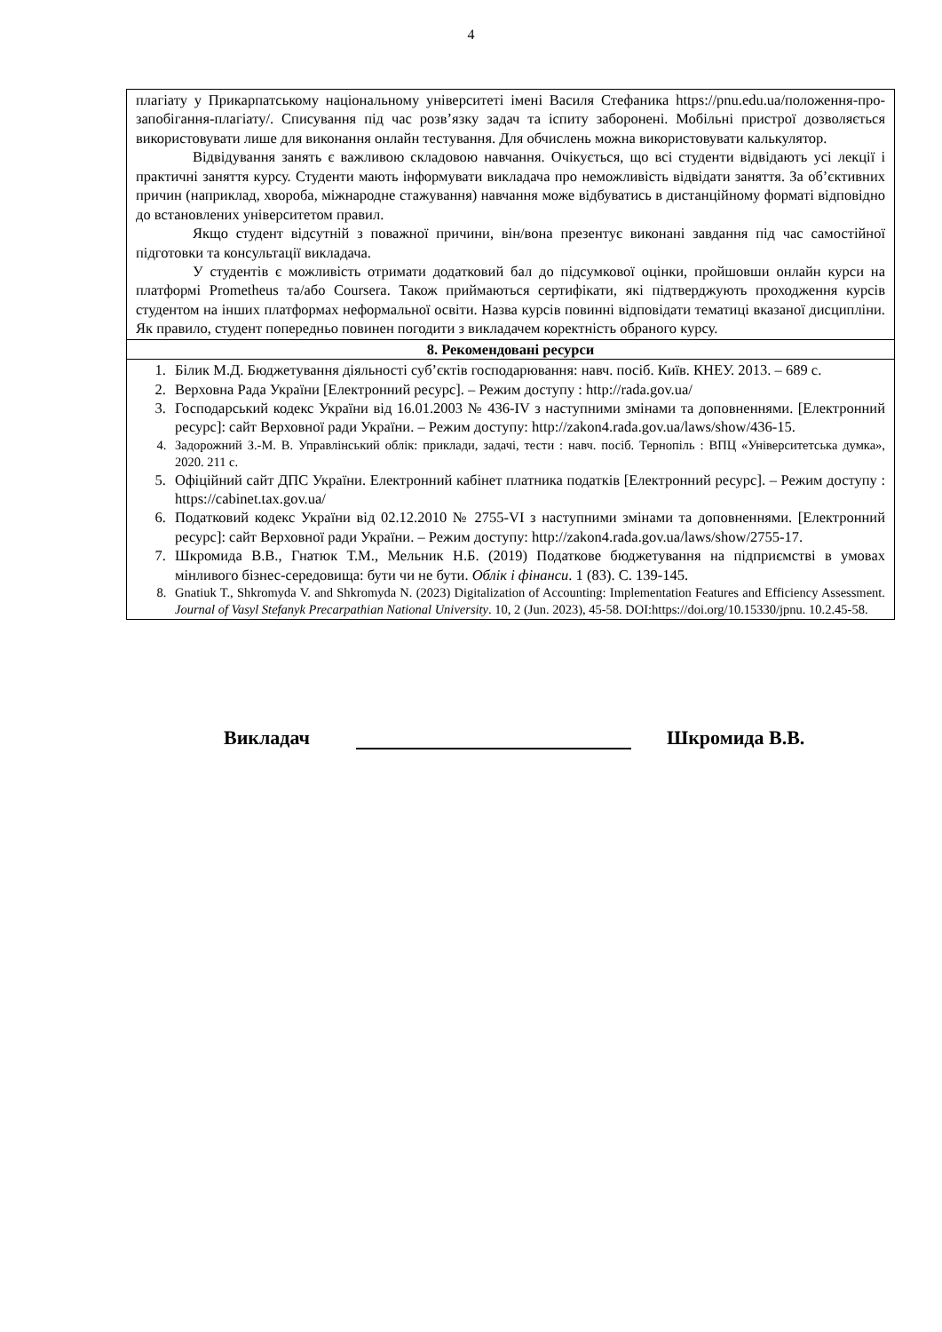4
| плагіату у Прикарпатському національному університеті імені Василя Стефаника https://pnu.edu.ua/положення-про-запобігання-плагіату/. Списування під час розв’язку задач та іспиту заборонені. Мобільні пристрої дозволяється використовувати лише для виконання онлайн тестування. Для обчислень можна використовувати калькулятор. Відвідування занять є важливою складовою навчання. Очікується, що всі студенти відвідають усі лекції і практичні заняття курсу. Студенти мають інформувати викладача про неможливість відвідати заняття. За об’єктивних причин (наприклад, хвороба, міжнародне стажування) навчання може відбуватись в дистанційному форматі відповідно до встановлених університетом правил. Якщо студент відсутній з поважної причини, він/вона презентує виконані завдання під час самостійної підготовки та консультації викладача. У студентів є можливість отримати додатковий бал до підсумкової оцінки, пройшовши онлайн курси на платформі Prometheus та/або Coursera. Також приймаються сертифікати, які підтверджують проходження курсів студентом на інших платформах неформальної освіти. Назва курсів повинні відповідати тематиці вказаної дисципліни. Як правило, студент попередньо повинен погодити з викладачем коректність обраного курсу. |
| 8. Рекомендовані ресурси |
| 1. Білик М.Д. Бюджетування діяльності суб’єктів господарювання: навч. посіб. Київ. КНЕУ. 2013. – 689 с. 2. Верховна Рада України [Електронний ресурс]. – Режим доступу : http://rada.gov.ua/ 3. Господарський кодекс України від 16.01.2003 № 436-IV з наступними змінами та доповненнями. [Електронний ресурс]: сайт Верховної ради України. – Режим доступу: http://zakon4.rada.gov.ua/laws/show/436-15. 4. Задорожний З.-М. В. Управлінський облік: приклади, задачі, тести : навч. посіб. Тернопіль : ВПЦ «Університетська думка», 2020. 211 с. 5. Офіційний сайт ДПС України. Електронний кабінет платника податків [Електронний ресурс]. – Режим доступу : https://cabinet.tax.gov.ua/ 6. Податковий кодекс України від 02.12.2010 № 2755-VI з наступними змінами та доповненнями. [Електронний ресурс]: сайт Верховної ради України. – Режим доступу: http://zakon4.rada.gov.ua/laws/show/2755-17. 7. Шкромида В.В., Гнатюк Т.М., Мельник Н.Б. (2019) Податкове бюджетування на підприємстві в умовах мінливого бізнес-середовища: бути чи не бути. Облік і фінанси . 1 (83). С. 139-145. 8. Gnatiuk T., Shkromyda V. and Shkromyda N. (2023) Digitalization of Accounting: Implementation Features and Efficiency Assessment. Journal of Vasyl Stefanyk Precarpathian National University . 10, 2 (Jun. 2023), 45-58. DOI:https://doi.org/10.15330/jpnu. 10.2.45-58. |
Викладач Шкромида В.В.